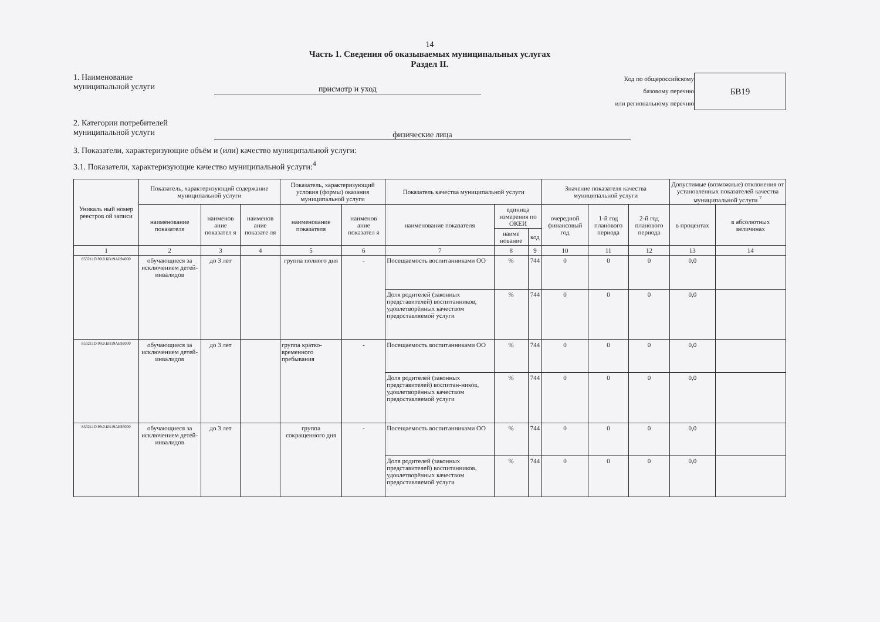14
Часть 1. Сведения об оказываемых муниципальных услугах
Раздел II.
1. Наименование
муниципальной услуги
присмотр и уход
Код по общероссийскому
базовому перечню
или региональному перечню
БВ19
2. Категории потребителей
муниципальной услуги
физические лица
3. Показатели, характеризующие объём и (или) качество муниципальной услуги:
3.1. Показатели, характеризующие качество муниципальной услуги:<sup>4</sup>
| Уникаль ный номер реестров ой записи | Показатель, характеризующий содержание муниципальной услуги | | | Показатель, характеризующий условия (формы) оказания муниципальной услуги | | Показатель качества муниципальной услуги | | | Значение показателя качества муниципальной услуги | | | Допустимые (возможные) отклонения от установленных показателей качества муниципальной услуги <sup>7</sup> | |
| --- | --- | --- | --- | --- | --- | --- | --- | --- | --- | --- | --- | --- | --- |
| | наименование показателя | наименов ание показател я | наименов ание показате ля | наименование показателя | наименов ание показател я | наименование показателя | единица измерения по ОКЕИ | | очередной финансовый год | 1-й год планового периода | 2-й год планового периода | в процентах | в абсолютных величинах |
| | | | | | | | наиме нование | код | | | | | |
| 1 | 2 | 3 | 4 | 5 | 6 | 7 | 8 | 9 | 10 | 11 | 12 | 13 | 14 |
| 853211О.99.0.БВ19АБ94000 | обучающиеся за исключением детей-инвалидов | до 3 лет | | группа полного дня | - | Посещаемость воспитанниками ОО | % | 744 | 0 | 0 | 0 | 0,0 | |
| | | | | | | Доля родителей (законных представителей) воспитанников, удовлетворённых качеством предоставляемой услуги | % | 744 | 0 | 0 | 0 | 0,0 | |
| 853211О.99.0.БВ19АБ92000 | обучающиеся за исключением детей-инвалидов | до 3 лет | | группа кратко-временного пребывания | - | Посещаемость воспитанниками ОО | % | 744 | 0 | 0 | 0 | 0,0 | |
| | | | | | | Доля родителей (законных представителей) воспитан-ников, удовлетворённых качеством предоставляемой услуги | % | 744 | 0 | 0 | 0 | 0,0 | |
| 853211О.99.0.БВ19АБ93000 | обучающиеся за исключением детей-инвалидов | до 3 лет | | группа сокращенного дня | - | Посещаемость воспитанниками ОО | % | 744 | 0 | 0 | 0 | 0,0 | |
| | | | | | | Доля родителей (законных представителей) воспитанников, удовлетворённых качеством предоставляемой услуги | % | 744 | 0 | 0 | 0 | 0,0 | |